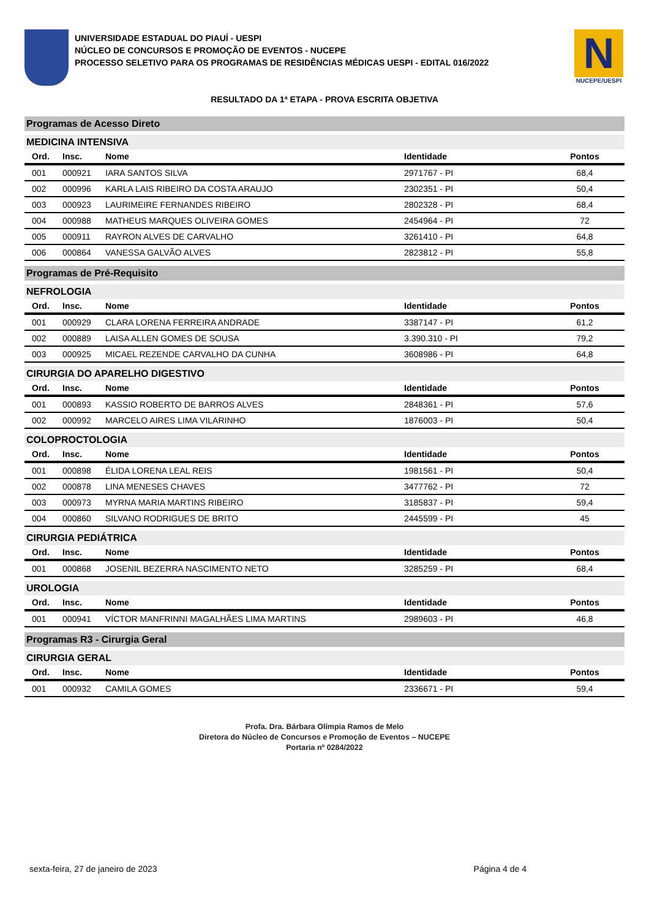UNIVERSIDADE ESTADUAL DO PIAUÍ - UESPI
NÚCLEO DE CONCURSOS E PROMOÇÃO DE EVENTOS - NUCEPE
PROCESSO SELETIVO PARA OS PROGRAMAS DE RESIDÊNCIAS MÉDICAS UESPI - EDITAL 016/2022
N
NUCEPE/UESPI
RESULTADO DA 1ª ETAPA - PROVA ESCRITA OBJETIVA
Programas de Acesso Direto
MEDICINA INTENSIVA
| Ord. | Insc. | Nome | Identidade | Pontos |
| --- | --- | --- | --- | --- |
| 001 | 000921 | IARA SANTOS SILVA | 2971767 - PI | 68,4 |
| 002 | 000996 | KARLA LAIS RIBEIRO DA COSTA ARAUJO | 2302351 - PI | 50,4 |
| 003 | 000923 | LAURIMEIRE FERNANDES RIBEIRO | 2802328 - PI | 68,4 |
| 004 | 000988 | MATHEUS MARQUES OLIVEIRA GOMES | 2454964 - PI | 72 |
| 005 | 000911 | RAYRON ALVES DE CARVALHO | 3261410 - PI | 64,8 |
| 006 | 000864 | VANESSA GALVÃO ALVES | 2823812 - PI | 55,8 |
Programas de Pré-Requisito
NEFROLOGIA
| Ord. | Insc. | Nome | Identidade | Pontos |
| --- | --- | --- | --- | --- |
| 001 | 000929 | CLARA LORENA FERREIRA ANDRADE | 3387147 - PI | 61,2 |
| 002 | 000889 | LAISA ALLEN GOMES DE SOUSA | 3.390.310 - PI | 79,2 |
| 003 | 000925 | MICAEL REZENDE CARVALHO DA CUNHA | 3608986 - PI | 64,8 |
CIRURGIA DO APARELHO DIGESTIVO
| Ord. | Insc. | Nome | Identidade | Pontos |
| --- | --- | --- | --- | --- |
| 001 | 000893 | KASSIO ROBERTO DE BARROS ALVES | 2848361 - PI | 57,6 |
| 002 | 000992 | MARCELO AIRES LIMA VILARINHO | 1876003 - PI | 50,4 |
COLOPROCTOLOGIA
| Ord. | Insc. | Nome | Identidade | Pontos |
| --- | --- | --- | --- | --- |
| 001 | 000898 | ÉLIDA LORENA LEAL REIS | 1981561 - PI | 50,4 |
| 002 | 000878 | LINA MENESES CHAVES | 3477762 - PI | 72 |
| 003 | 000973 | MYRNA MARIA MARTINS RIBEIRO | 3185837 - PI | 59,4 |
| 004 | 000860 | SILVANO RODRIGUES DE BRITO | 2445599 - PI | 45 |
CIRURGIA PEDIÁTRICA
| Ord. | Insc. | Nome | Identidade | Pontos |
| --- | --- | --- | --- | --- |
| 001 | 000868 | JOSENIL BEZERRA NASCIMENTO NETO | 3285259 - PI | 68,4 |
UROLOGIA
| Ord. | Insc. | Nome | Identidade | Pontos |
| --- | --- | --- | --- | --- |
| 001 | 000941 | VÍCTOR MANFRINNI MAGALHÃES LIMA MARTINS | 2989603 - PI | 46,8 |
Programas R3 - Cirurgia Geral
CIRURGIA GERAL
| Ord. | Insc. | Nome | Identidade | Pontos |
| --- | --- | --- | --- | --- |
| 001 | 000932 | CAMILA GOMES | 2336671 - PI | 59,4 |
Profa. Dra. Bárbara Olímpia Ramos de Melo
Diretora do Núcleo de Concursos e Promoção de Eventos – NUCEPE
Portaria nº 0284/2022
sexta-feira, 27 de janeiro de 2023 Página 4 de 4